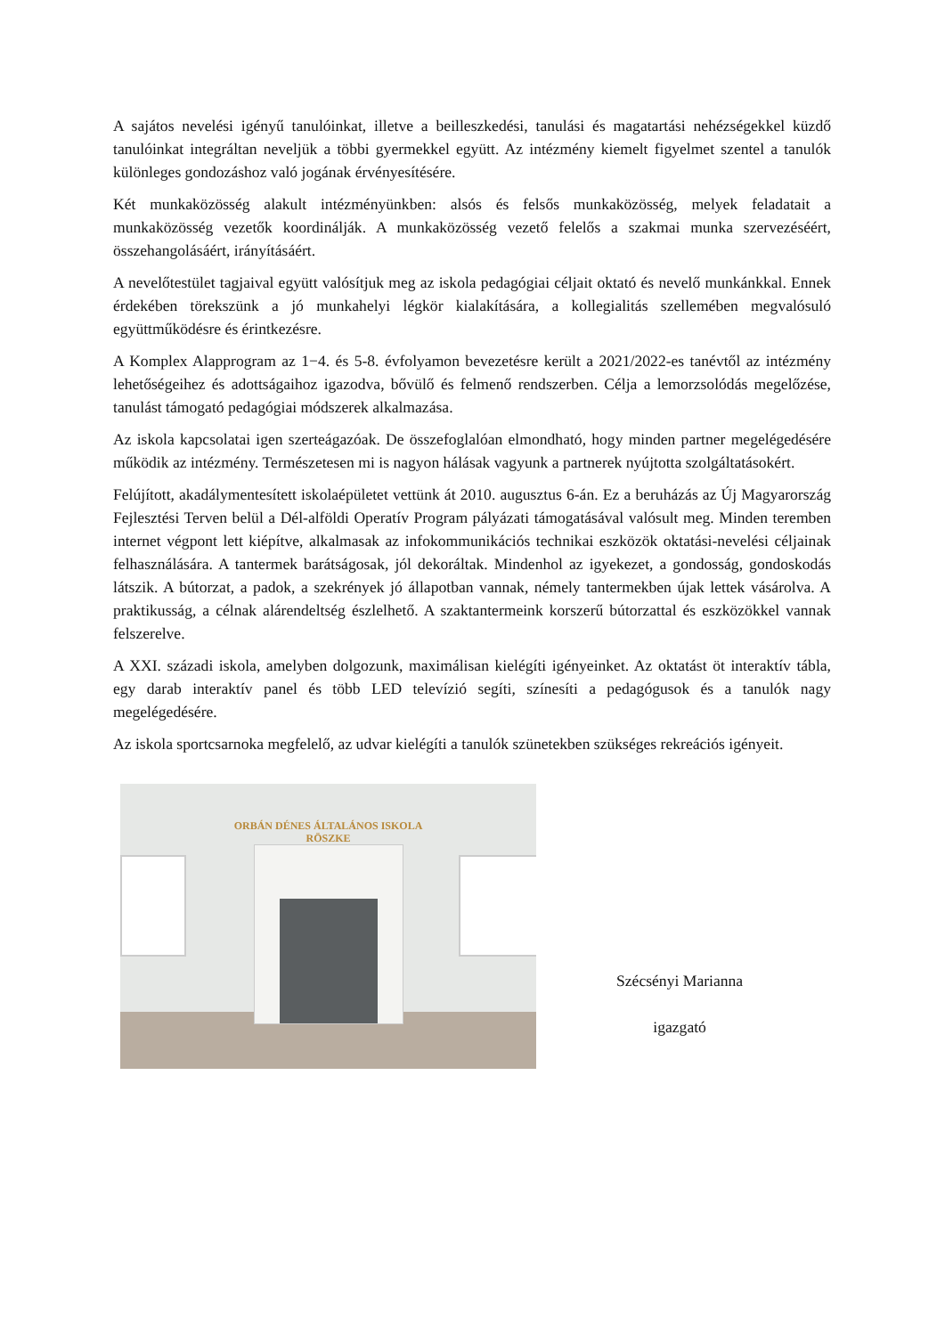A sajátos nevelési igényű tanulóinkat, illetve a beilleszkedési, tanulási és magatartási nehézségekkel küzdő tanulóinkat integráltan neveljük a többi gyermekkel együtt. Az intézmény kiemelt figyelmet szentel a tanulók különleges gondozáshoz való jogának érvényesítésére.
Két munkaközösség alakult intézményünkben: alsós és felsős munkaközösség, melyek feladatait a munkaközösség vezetők koordinálják. A munkaközösség vezető felelős a szakmai munka szervezéséért, összehangolásáért, irányításáért.
A nevelőtestület tagjaival együtt valósítjuk meg az iskola pedagógiai céljait oktató és nevelő munkánkkal. Ennek érdekében törekszünk a jó munkahelyi légkör kialakítására, a kollegialitás szellemében megvalósuló együttműködésre és érintkezésre.
A Komplex Alapprogram az 1−4. és 5-8. évfolyamon bevezetésre került a 2021/2022-es tanévtől az intézmény lehetőségeihez és adottságaihoz igazodva, bővülő és felmenő rendszerben. Célja a lemorzsolódás megelőzése, tanulást támogató pedagógiai módszerek alkalmazása.
Az iskola kapcsolatai igen szerteágazóak. De összefoglalóan elmondható, hogy minden partner megelégedésére működik az intézmény. Természetesen mi is nagyon hálásak vagyunk a partnerek nyújtotta szolgáltatásokért.
Felújított, akadálymentesített iskolaépületet vettünk át 2010. augusztus 6-án. Ez a beruházás az Új Magyarország Fejlesztési Terven belül a Dél-alföldi Operatív Program pályázati támogatásával valósult meg. Minden teremben internet végpont lett kiépítve, alkalmasak az infokommunikációs technikai eszközök oktatási-nevelési céljainak felhasználására. A tantermek barátságosak, jól dekoráltak. Mindenhol az igyekezet, a gondosság, gondoskodás látszik. A bútorzat, a padok, a szekrények jó állapotban vannak, némely tantermekben újak lettek vásárolva. A praktikusság, a célnak alárendeltség észlelhető. A szaktantermeink korszerű bútorzattal és eszközökkel vannak felszerelve.
A XXI. századi iskola, amelyben dolgozunk, maximálisan kielégíti igényeinket. Az oktatást öt interaktív tábla, egy darab interaktív panel és több LED televízió segíti, színesíti a pedagógusok és a tanulók nagy megelégedésére.
Az iskola sportcsarnoka megfelelő, az udvar kielégíti a tanulók szünetekben szükséges rekreációs igényeit.
ORBÁN DÉNES ÁLTALÁNOS ISKOLA
RÖSZKE
Szécsényi Marianna
igazgató